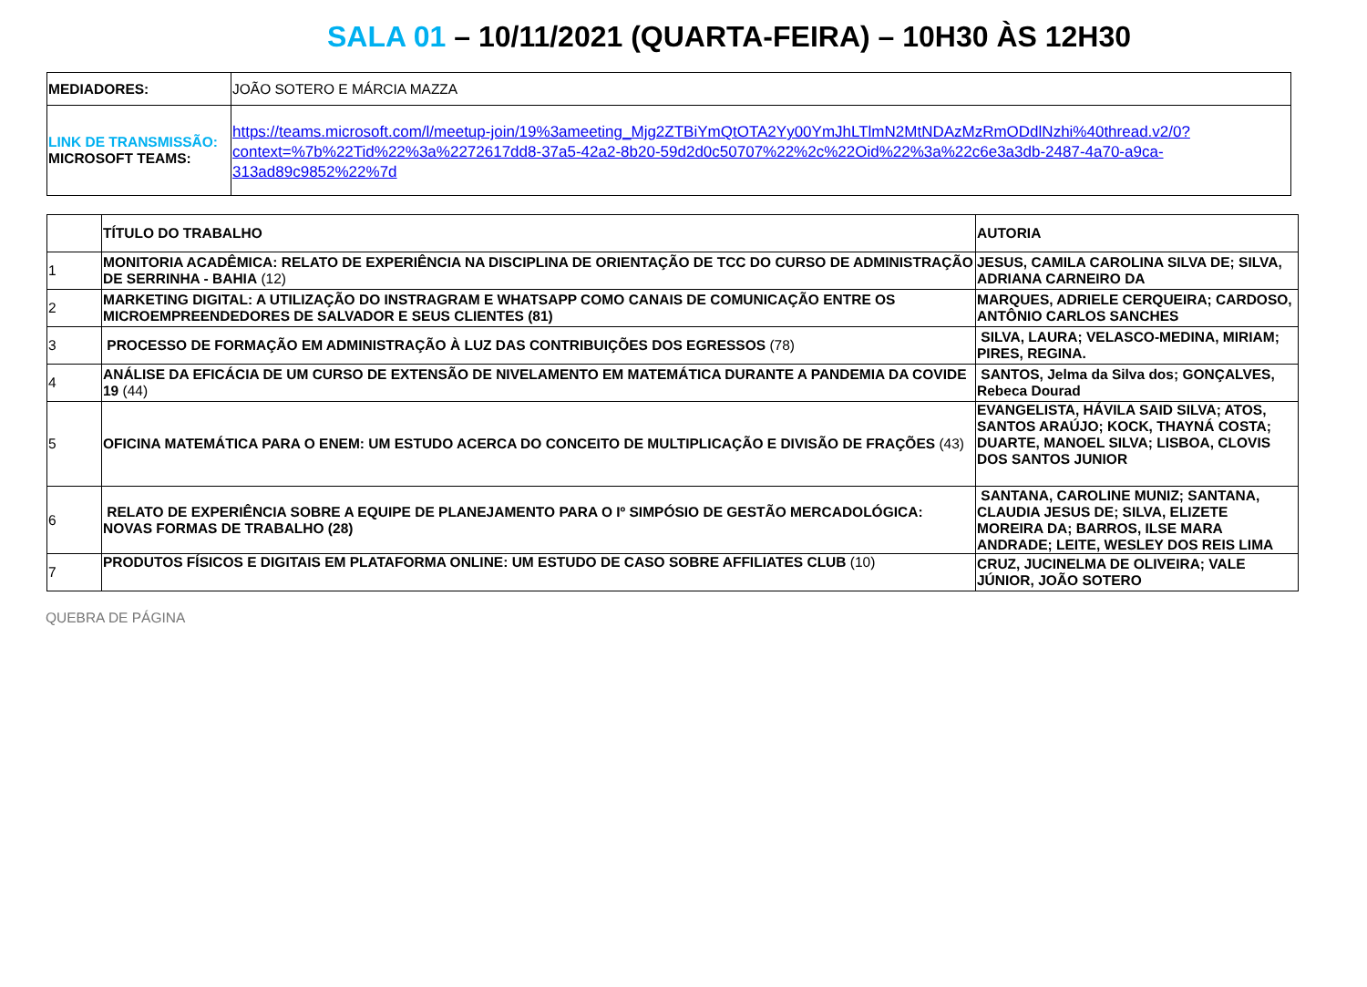SALA 01 – 10/11/2021 (QUARTA-FEIRA) – 10H30 ÀS 12H30
| MEDIADORES: | JOÃO SOTERO E MÁRCIA MAZZA |
| LINK DE TRANSMISSÃO: MICROSOFT TEAMS: | https://teams.microsoft.com/l/meetup-join/19%3ameeting_Mjg2ZTBiYmQtOTA2Yy00YmJhLTlmN2MtNDAzMzRmODdlNzhi%40thread.v2/0?context=%7b%22Tid%22%3a%2272617dd8-37a5-42a2-8b20-59d2d0c50707%22%2c%22Oid%22%3a%22c6e3a3db-2487-4a70-a9ca-313ad89c9852%22%7d |
| | TÍTULO DO TRABALHO | AUTORIA |
| --- | --- | --- |
| 1 | MONITORIA ACADÊMICA: RELATO DE EXPERIÊNCIA NA DISCIPLINA DE ORIENTAÇÃO DE TCC DO CURSO DE ADMINISTRAÇÃO DE SERRINHA - BAHIA (12) | JESUS, CAMILA CAROLINA SILVA DE; SILVA, ADRIANA CARNEIRO DA |
| 2 | MARKETING DIGITAL: A UTILIZAÇÃO DO INSTRAGRAM E WHATSAPP COMO CANAIS DE COMUNICAÇÃO ENTRE OS MICROEMPREENDEDORES DE SALVADOR E SEUS CLIENTES (81) | MARQUES, ADRIELE CERQUEIRA; CARDOSO, ANTÔNIO CARLOS SANCHES |
| 3 | PROCESSO DE FORMAÇÃO EM ADMINISTRAÇÃO À LUZ DAS CONTRIBUIÇÕES DOS EGRESSOS (78) | SILVA, LAURA; VELASCO-MEDINA, MIRIAM; PIRES, REGINA. |
| 4 | ANÁLISE DA EFICÁCIA DE UM CURSO DE EXTENSÃO DE NIVELAMENTO EM MATEMÁTICA DURANTE A PANDEMIA DA COVIDE 19 (44) | SANTOS, Jelma da Silva dos; GONÇALVES, Rebeca Dourad |
| 5 | OFICINA MATEMÁTICA PARA O ENEM: UM ESTUDO ACERCA DO CONCEITO DE MULTIPLICAÇÃO E DIVISÃO DE FRAÇÕES (43) | EVANGELISTA, HÁVILA SAID SILVA; ATOS, SANTOS ARAÚJO; KOCK, THAYNÁ COSTA; DUARTE, MANOEL SILVA; LISBOA, CLOVIS DOS SANTOS JUNIOR |
| 6 | RELATO DE EXPERIÊNCIA SOBRE A EQUIPE DE PLANEJAMENTO PARA O Iº SIMPÓSIO DE GESTÃO MERCADOLÓGICA: NOVAS FORMAS DE TRABALHO (28) | SANTANA, CAROLINE MUNIZ; SANTANA, CLAUDIA JESUS DE; SILVA, ELIZETE MOREIRA DA; BARROS, ILSE MARA ANDRADE; LEITE, WESLEY DOS REIS LIMA |
| 7 | PRODUTOS FÍSICOS E DIGITAIS EM PLATAFORMA ONLINE: UM ESTUDO DE CASO SOBRE AFFILIATES CLUB (10) | CRUZ, JUCINELMA DE OLIVEIRA; VALE JÚNIOR, JOÃO SOTERO |
QUEBRA DE PÁGINA